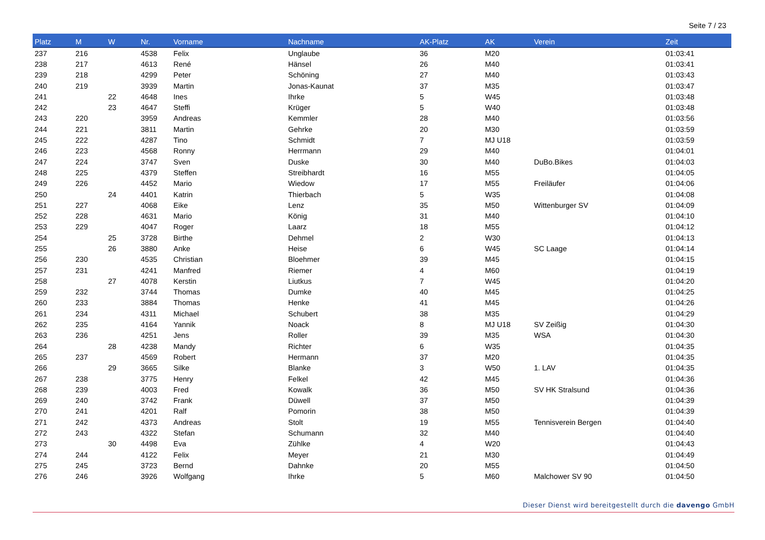Seite 7 / 23
| Platz | M | W | Nr. | Vorname | Nachname | AK-Platz | AK | Verein | Zeit |
| --- | --- | --- | --- | --- | --- | --- | --- | --- | --- |
| 237 | 216 | | 4538 | Felix | Unglaube | 36 | M20 | | 01:03:41 |
| 238 | 217 | | 4613 | René | Hänsel | 26 | M40 | | 01:03:41 |
| 239 | 218 | | 4299 | Peter | Schöning | 27 | M40 | | 01:03:43 |
| 240 | 219 | | 3939 | Martin | Jonas-Kaunat | 37 | M35 | | 01:03:47 |
| 241 | | 22 | 4648 | Ines | Ihrke | 5 | W45 | | 01:03:48 |
| 242 | | 23 | 4647 | Steffi | Krüger | 5 | W40 | | 01:03:48 |
| 243 | 220 | | 3959 | Andreas | Kemmler | 28 | M40 | | 01:03:56 |
| 244 | 221 | | 3811 | Martin | Gehrke | 20 | M30 | | 01:03:59 |
| 245 | 222 | | 4287 | Tino | Schmidt | 7 | MJ U18 | | 01:03:59 |
| 246 | 223 | | 4568 | Ronny | Herrmann | 29 | M40 | | 01:04:01 |
| 247 | 224 | | 3747 | Sven | Duske | 30 | M40 | DuBo.Bikes | 01:04:03 |
| 248 | 225 | | 4379 | Steffen | Streibhardt | 16 | M55 | | 01:04:05 |
| 249 | 226 | | 4452 | Mario | Wiedow | 17 | M55 | Freiläufer | 01:04:06 |
| 250 | | 24 | 4401 | Katrin | Thierbach | 5 | W35 | | 01:04:08 |
| 251 | 227 | | 4068 | Eike | Lenz | 35 | M50 | Wittenburger SV | 01:04:09 |
| 252 | 228 | | 4631 | Mario | König | 31 | M40 | | 01:04:10 |
| 253 | 229 | | 4047 | Roger | Laarz | 18 | M55 | | 01:04:12 |
| 254 | | 25 | 3728 | Birthe | Dehmel | 2 | W30 | | 01:04:13 |
| 255 | | 26 | 3880 | Anke | Heise | 6 | W45 | SC Laage | 01:04:14 |
| 256 | 230 | | 4535 | Christian | Bloehmer | 39 | M45 | | 01:04:15 |
| 257 | 231 | | 4241 | Manfred | Riemer | 4 | M60 | | 01:04:19 |
| 258 | | 27 | 4078 | Kerstin | Liutkus | 7 | W45 | | 01:04:20 |
| 259 | 232 | | 3744 | Thomas | Dumke | 40 | M45 | | 01:04:25 |
| 260 | 233 | | 3884 | Thomas | Henke | 41 | M45 | | 01:04:26 |
| 261 | 234 | | 4311 | Michael | Schubert | 38 | M35 | | 01:04:29 |
| 262 | 235 | | 4164 | Yannik | Noack | 8 | MJ U18 | SV Zeißig | 01:04:30 |
| 263 | 236 | | 4251 | Jens | Roller | 39 | M35 | WSA | 01:04:30 |
| 264 | | 28 | 4238 | Mandy | Richter | 6 | W35 | | 01:04:35 |
| 265 | 237 | | 4569 | Robert | Hermann | 37 | M20 | | 01:04:35 |
| 266 | | 29 | 3665 | Silke | Blanke | 3 | W50 | 1. LAV | 01:04:35 |
| 267 | 238 | | 3775 | Henry | Felkel | 42 | M45 | | 01:04:36 |
| 268 | 239 | | 4003 | Fred | Kowalk | 36 | M50 | SV HK Stralsund | 01:04:36 |
| 269 | 240 | | 3742 | Frank | Düwell | 37 | M50 | | 01:04:39 |
| 270 | 241 | | 4201 | Ralf | Pomorin | 38 | M50 | | 01:04:39 |
| 271 | 242 | | 4373 | Andreas | Stolt | 19 | M55 | Tennisverein Bergen | 01:04:40 |
| 272 | 243 | | 4322 | Stefan | Schumann | 32 | M40 | | 01:04:40 |
| 273 | | 30 | 4498 | Eva | Zühlke | 4 | W20 | | 01:04:43 |
| 274 | 244 | | 4122 | Felix | Meyer | 21 | M30 | | 01:04:49 |
| 275 | 245 | | 3723 | Bernd | Dahnke | 20 | M55 | | 01:04:50 |
| 276 | 246 | | 3926 | Wolfgang | Ihrke | 5 | M60 | Malchower SV 90 | 01:04:50 |
Dieser Dienst wird bereitgestellt durch die davengo GmbH